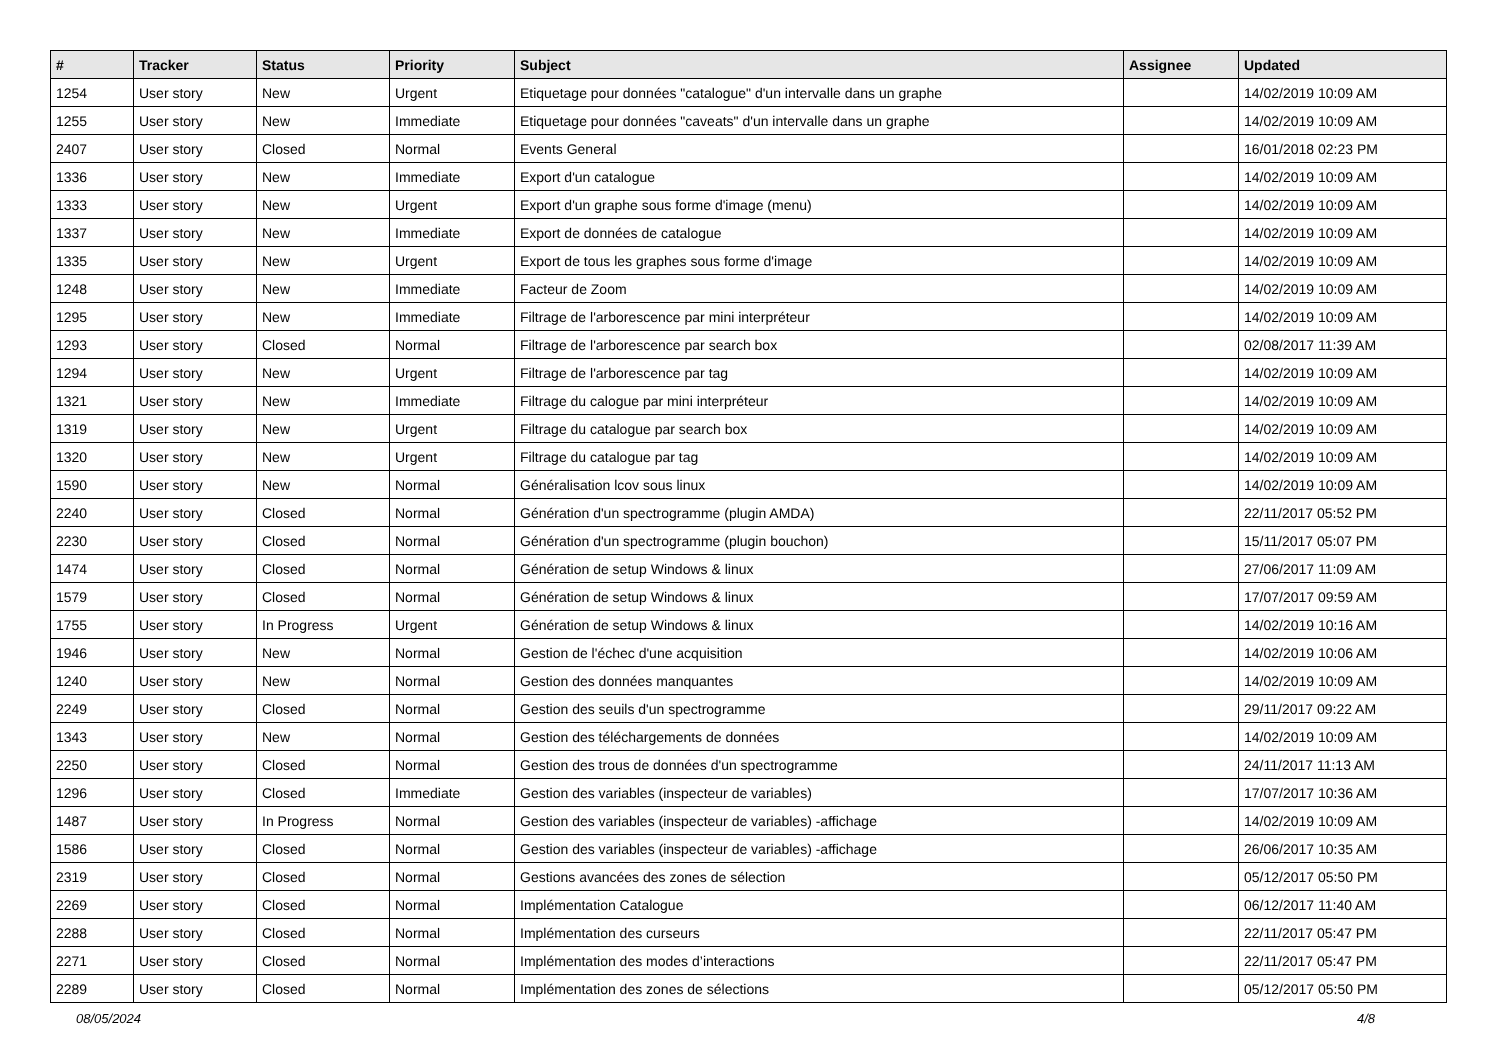| # | Tracker | Status | Priority | Subject | Assignee | Updated |
| --- | --- | --- | --- | --- | --- | --- |
| 1254 | User story | New | Urgent | Etiquetage pour données "catalogue" d'un intervalle dans un graphe | | 14/02/2019 10:09 AM |
| 1255 | User story | New | Immediate | Etiquetage pour données "caveats" d'un intervalle dans un graphe | | 14/02/2019 10:09 AM |
| 2407 | User story | Closed | Normal | Events General | | 16/01/2018 02:23 PM |
| 1336 | User story | New | Immediate | Export d'un catalogue | | 14/02/2019 10:09 AM |
| 1333 | User story | New | Urgent | Export d'un graphe sous forme d'image (menu) | | 14/02/2019 10:09 AM |
| 1337 | User story | New | Immediate | Export de données de catalogue | | 14/02/2019 10:09 AM |
| 1335 | User story | New | Urgent | Export de tous les graphes sous forme d'image | | 14/02/2019 10:09 AM |
| 1248 | User story | New | Immediate | Facteur de Zoom | | 14/02/2019 10:09 AM |
| 1295 | User story | New | Immediate | Filtrage de l'arborescence par mini interpréteur | | 14/02/2019 10:09 AM |
| 1293 | User story | Closed | Normal | Filtrage de l'arborescence par search box | | 02/08/2017 11:39 AM |
| 1294 | User story | New | Urgent | Filtrage de l'arborescence par tag | | 14/02/2019 10:09 AM |
| 1321 | User story | New | Immediate | Filtrage du calogue par mini interpréteur | | 14/02/2019 10:09 AM |
| 1319 | User story | New | Urgent | Filtrage du catalogue par search box | | 14/02/2019 10:09 AM |
| 1320 | User story | New | Urgent | Filtrage du catalogue par tag | | 14/02/2019 10:09 AM |
| 1590 | User story | New | Normal | Généralisation lcov sous linux | | 14/02/2019 10:09 AM |
| 2240 | User story | Closed | Normal | Génération d'un spectrogramme (plugin AMDA) | | 22/11/2017 05:52 PM |
| 2230 | User story | Closed | Normal | Génération d'un spectrogramme (plugin bouchon) | | 15/11/2017 05:07 PM |
| 1474 | User story | Closed | Normal | Génération de setup Windows & linux | | 27/06/2017 11:09 AM |
| 1579 | User story | Closed | Normal | Génération de setup Windows & linux | | 17/07/2017 09:59 AM |
| 1755 | User story | In Progress | Urgent | Génération de setup Windows & linux | | 14/02/2019 10:16 AM |
| 1946 | User story | New | Normal | Gestion de l'échec d'une acquisition | | 14/02/2019 10:06 AM |
| 1240 | User story | New | Normal | Gestion des données manquantes | | 14/02/2019 10:09 AM |
| 2249 | User story | Closed | Normal | Gestion des seuils d'un spectrogramme | | 29/11/2017 09:22 AM |
| 1343 | User story | New | Normal | Gestion des téléchargements de données | | 14/02/2019 10:09 AM |
| 2250 | User story | Closed | Normal | Gestion des trous de données d'un spectrogramme | | 24/11/2017 11:13 AM |
| 1296 | User story | Closed | Immediate | Gestion des variables (inspecteur de variables) | | 17/07/2017 10:36 AM |
| 1487 | User story | In Progress | Normal | Gestion des variables (inspecteur de variables) -affichage | | 14/02/2019 10:09 AM |
| 1586 | User story | Closed | Normal | Gestion des variables (inspecteur de variables) -affichage | | 26/06/2017 10:35 AM |
| 2319 | User story | Closed | Normal | Gestions avancées des zones de sélection | | 05/12/2017 05:50 PM |
| 2269 | User story | Closed | Normal | Implémentation Catalogue | | 06/12/2017 11:40 AM |
| 2288 | User story | Closed | Normal | Implémentation des curseurs | | 22/11/2017 05:47 PM |
| 2271 | User story | Closed | Normal | Implémentation des modes d’interactions | | 22/11/2017 05:47 PM |
| 2289 | User story | Closed | Normal | Implémentation des zones de sélections | | 05/12/2017 05:50 PM |
08/05/2024 4/8